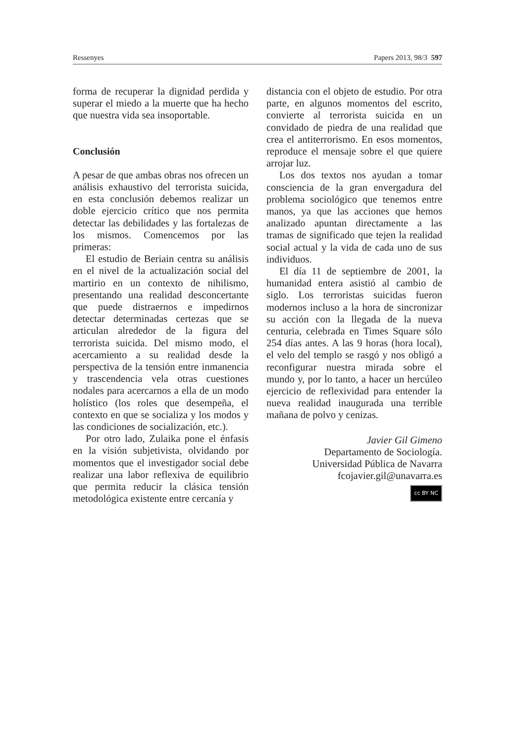Ressenyes Papers 2013, 98/3 597
forma de recuperar la dignidad perdida y superar el miedo a la muerte que ha hecho que nuestra vida sea insoportable.
Conclusión
A pesar de que ambas obras nos ofrecen un análisis exhaustivo del terrorista suicida, en esta conclusión debemos realizar un doble ejercicio crítico que nos permita detectar las debilidades y las fortalezas de los mismos. Comencemos por las primeras:
El estudio de Beriain centra su análisis en el nivel de la actualización social del martirio en un contexto de nihilismo, presentando una realidad desconcertante que puede distraernos e impedirnos detectar determinadas certezas que se articulan alrededor de la figura del terrorista suicida. Del mismo modo, el acercamiento a su realidad desde la perspectiva de la tensión entre inmanencia y trascendencia vela otras cuestiones nodales para acercarnos a ella de un modo holístico (los roles que desempeña, el contexto en que se socializa y los modos y las condiciones de socialización, etc.).
Por otro lado, Zulaika pone el énfasis en la visión subjetivista, olvidando por momentos que el investigador social debe realizar una labor reflexiva de equilibrio que permita reducir la clásica tensión metodológica existente entre cercanía y
distancia con el objeto de estudio. Por otra parte, en algunos momentos del escrito, convierte al terrorista suicida en un convidado de piedra de una realidad que crea el antiterrorismo. En esos momentos, reproduce el mensaje sobre el que quiere arrojar luz.
Los dos textos nos ayudan a tomar consciencia de la gran envergadura del problema sociológico que tenemos entre manos, ya que las acciones que hemos analizado apuntan directamente a las tramas de significado que tejen la realidad social actual y la vida de cada uno de sus individuos.
El día 11 de septiembre de 2001, la humanidad entera asistió al cambio de siglo. Los terroristas suicidas fueron modernos incluso a la hora de sincronizar su acción con la llegada de la nueva centuria, celebrada en Times Square sólo 254 días antes. A las 9 horas (hora local), el velo del templo se rasgó y nos obligó a reconfigurar nuestra mirada sobre el mundo y, por lo tanto, a hacer un hercúleo ejercicio de reflexividad para entender la nueva realidad inaugurada una terrible mañana de polvo y cenizas.
Javier Gil Gimeno
Departamento de Sociología.
Universidad Pública de Navarra
fcojavier.gil@unavarra.es
cc BY NC